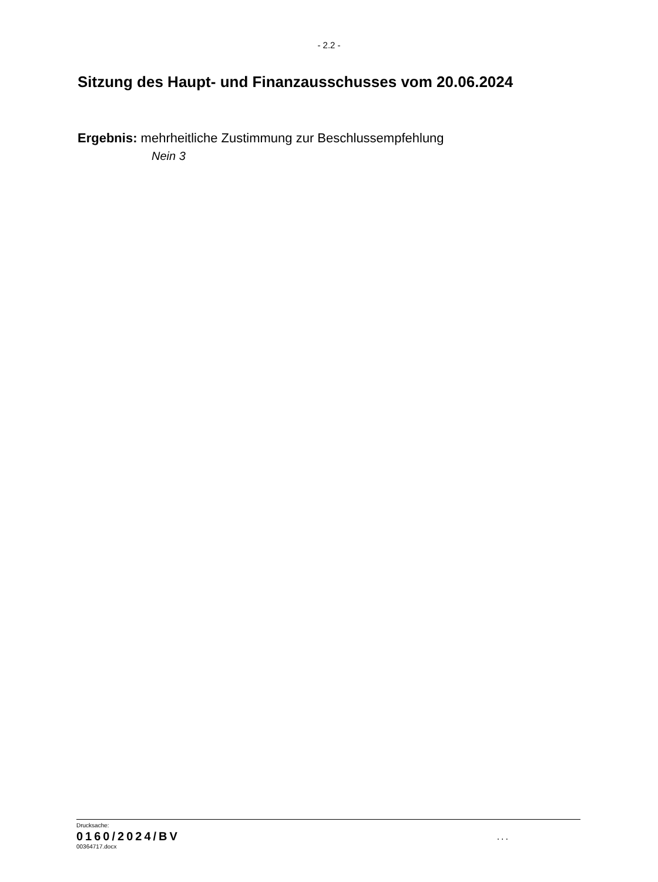- 2.2 -
Sitzung des Haupt- und Finanzausschusses vom 20.06.2024
Ergebnis: mehrheitliche Zustimmung zur Beschlussempfehlung
Nein 3
Drucksache:
0160/2024/BV
00364717.docx
...